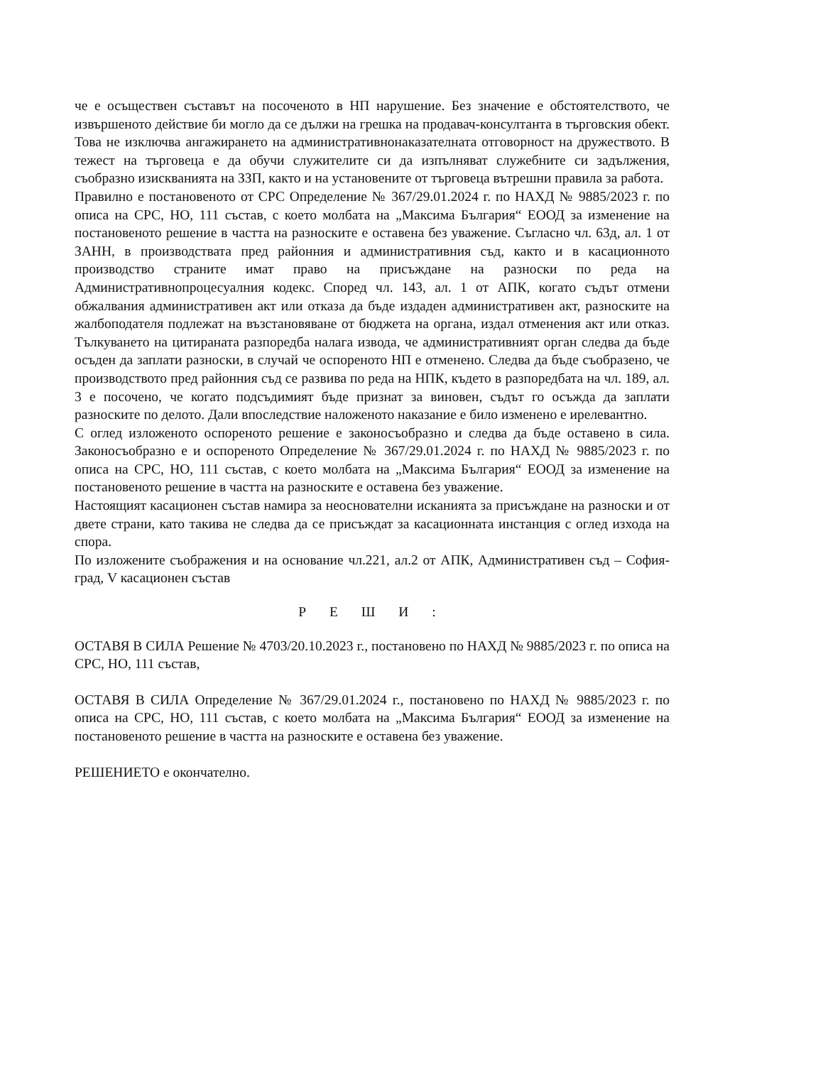че е осъществен съставът на посоченото в НП нарушение. Без значение е обстоятелството, че извършеното действие би могло да се дължи на грешка на продавач-консултанта в търговския обект. Това не изключва ангажирането на административнонаказателната отговорност на дружеството. В тежест на търговеца е да обучи служителите си да изпълняват служебните си задължения, съобразно изискванията на ЗЗП, както и на установените от търговеца вътрешни правила за работа.
Правилно е постановеното от СРС Определение № 367/29.01.2024 г. по НАХД № 9885/2023 г. по описа на СРС, НО, 111 състав, с което молбата на „Максима България“ ЕООД за изменение на постановеното решение в частта на разноските е оставена без уважение. Съгласно чл. 63д, ал. 1 от ЗАНН, в производствата пред районния и административния съд, както и в касационното производство страните имат право на присъждане на разноски по реда на Административнопроцесуалния кодекс. Според чл. 143, ал. 1 от АПК, когато съдът отмени обжалвания административен акт или отказа да бъде издаден административен акт, разноските на жалбоподателя подлежат на възстановяване от бюджета на органа, издал отменения акт или отказ. Тълкуването на цитираната разпоредба налага извода, че административният орган следва да бъде осъден да заплати разноски, в случай че оспореното НП е отменено. Следва да бъде съобразено, че производството пред районния съд се развива по реда на НПК, където в разпоредбата на чл. 189, ал. 3 е посочено, че когато подсъдимият бъде признат за виновен, съдът го осъжда да заплати разноските по делото. Дали впоследствие наложеното наказание е било изменено е ирелевантно.
С оглед изложеното оспореното решение е законосъобразно и следва да бъде оставено в сила. Законосъобразно е и оспореното Определение № 367/29.01.2024 г. по НАХД № 9885/2023 г. по описа на СРС, НО, 111 състав, с което молбата на „Максима България“ ЕООД за изменение на постановеното решение в частта на разноските е оставена без уважение.
Настоящият касационен състав намира за неоснователни исканията за присъждане на разноски и от двете страни, като такива не следва да се присъждат за касационната инстанция с оглед изхода на спора.
По изложените съображения и на основание чл.221, ал.2 от АПК, Административен съд – София-град, V касационен състав
Р Е Ш И :
ОСТАВЯ В СИЛА Решение № 4703/20.10.2023 г., постановено по НАХД № 9885/2023 г. по описа на СРС, НО, 111 състав,
ОСТАВЯ В СИЛА Определение № 367/29.01.2024 г., постановено по НАХД № 9885/2023 г. по описа на СРС, НО, 111 състав, с което молбата на „Максима България“ ЕООД за изменение на постановеното решение в частта на разноските е оставена без уважение.
РЕШЕНИЕТО е окончателно.